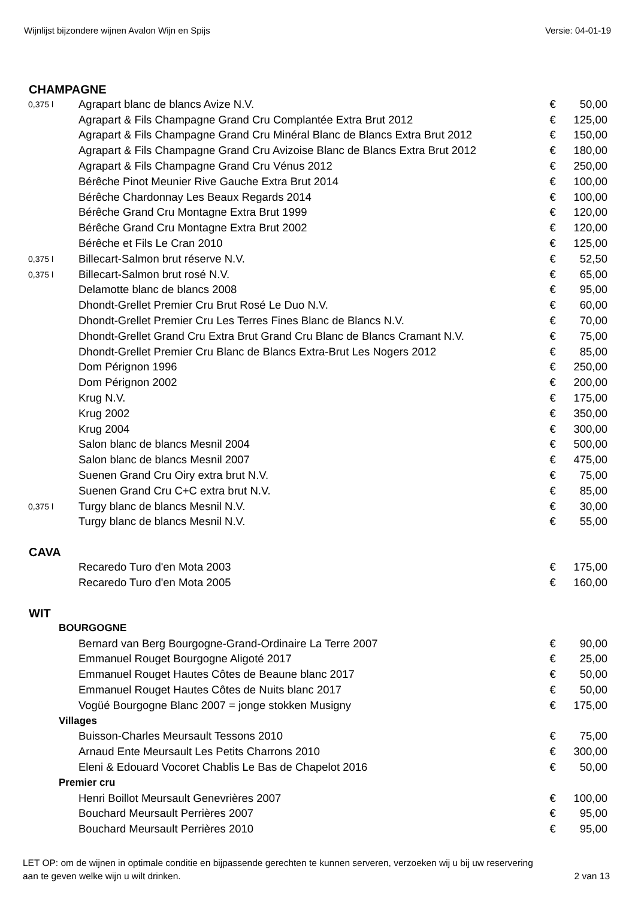Wijnlijst bijzondere wijnen Avalon Wijn en Spijs Versie: 04-01-19
| CHAMPAGNE | | | |
| 0,375 l | Agrapart blanc de blancs Avize N.V. | € | 50,00 |
| | Agrapart & Fils Champagne Grand Cru Complantée Extra Brut 2012 | € | 125,00 |
| | Agrapart & Fils Champagne Grand Cru Minéral Blanc de Blancs Extra Brut 2012 | € | 150,00 |
| | Agrapart & Fils Champagne Grand Cru Avizoise Blanc de Blancs Extra Brut 2012 | € | 180,00 |
| | Agrapart & Fils Champagne Grand Cru Vénus 2012 | € | 250,00 |
| | Bérêche Pinot Meunier Rive Gauche Extra Brut 2014 | € | 100,00 |
| | Bérêche Chardonnay Les Beaux Regards 2014 | € | 100,00 |
| | Bérêche Grand Cru Montagne Extra Brut 1999 | € | 120,00 |
| | Bérêche Grand Cru Montagne Extra Brut 2002 | € | 120,00 |
| | Bérêche et Fils Le Cran 2010 | € | 125,00 |
| 0,375 l | Billecart-Salmon brut réserve N.V. | € | 52,50 |
| 0,375 l | Billecart-Salmon brut rosé N.V. | € | 65,00 |
| | Delamotte blanc de blancs 2008 | € | 95,00 |
| | Dhondt-Grellet Premier Cru Brut Rosé Le Duo N.V. | € | 60,00 |
| | Dhondt-Grellet Premier Cru Les Terres Fines Blanc de Blancs N.V. | € | 70,00 |
| | Dhondt-Grellet Grand Cru Extra Brut Grand Cru Blanc de Blancs Cramant N.V. | € | 75,00 |
| | Dhondt-Grellet Premier Cru Blanc de Blancs Extra-Brut Les Nogers 2012 | € | 85,00 |
| | Dom Pérignon 1996 | € | 250,00 |
| | Dom Pérignon 2002 | € | 200,00 |
| | Krug N.V. | € | 175,00 |
| | Krug 2002 | € | 350,00 |
| | Krug 2004 | € | 300,00 |
| | Salon blanc de blancs Mesnil 2004 | € | 500,00 |
| | Salon blanc de blancs Mesnil 2007 | € | 475,00 |
| | Suenen Grand Cru Oiry extra brut N.V. | € | 75,00 |
| | Suenen Grand Cru C+C extra brut N.V. | € | 85,00 |
| 0,375 l | Turgy blanc de blancs Mesnil N.V. | € | 30,00 |
| | Turgy blanc de blancs Mesnil N.V. | € | 55,00 |
| CAVA | | | |
| | Recaredo Turo d'en Mota 2003 | € | 175,00 |
| | Recaredo Turo d'en Mota 2005 | € | 160,00 |
| WIT | | | |
| BOURGOGNE | | | |
| | Bernard van Berg Bourgogne-Grand-Ordinaire La Terre 2007 | € | 90,00 |
| | Emmanuel Rouget Bourgogne Aligoté 2017 | € | 25,00 |
| | Emmanuel Rouget Hautes Côtes de Beaune blanc 2017 | € | 50,00 |
| | Emmanuel Rouget Hautes Côtes de Nuits blanc 2017 | € | 50,00 |
| | Vogüé Bourgogne Blanc 2007 = jonge stokken Musigny | € | 175,00 |
| Villages | | | |
| | Buisson-Charles Meursault Tessons 2010 | € | 75,00 |
| | Arnaud Ente Meursault Les Petits Charrons 2010 | € | 300,00 |
| | Eleni & Edouard Vocoret Chablis Le Bas de Chapelot 2016 | € | 50,00 |
| Premier cru | | | |
| | Henri Boillot Meursault Genevrières 2007 | € | 100,00 |
| | Bouchard Meursault Perrières 2007 | € | 95,00 |
| | Bouchard Meursault Perrières 2010 | € | 95,00 |
LET OP: om de wijnen in optimale conditie en bijpassende gerechten te kunnen serveren, verzoeken wij u bij uw reservering
aan te geven welke wijn u wilt drinken. 2 van 13